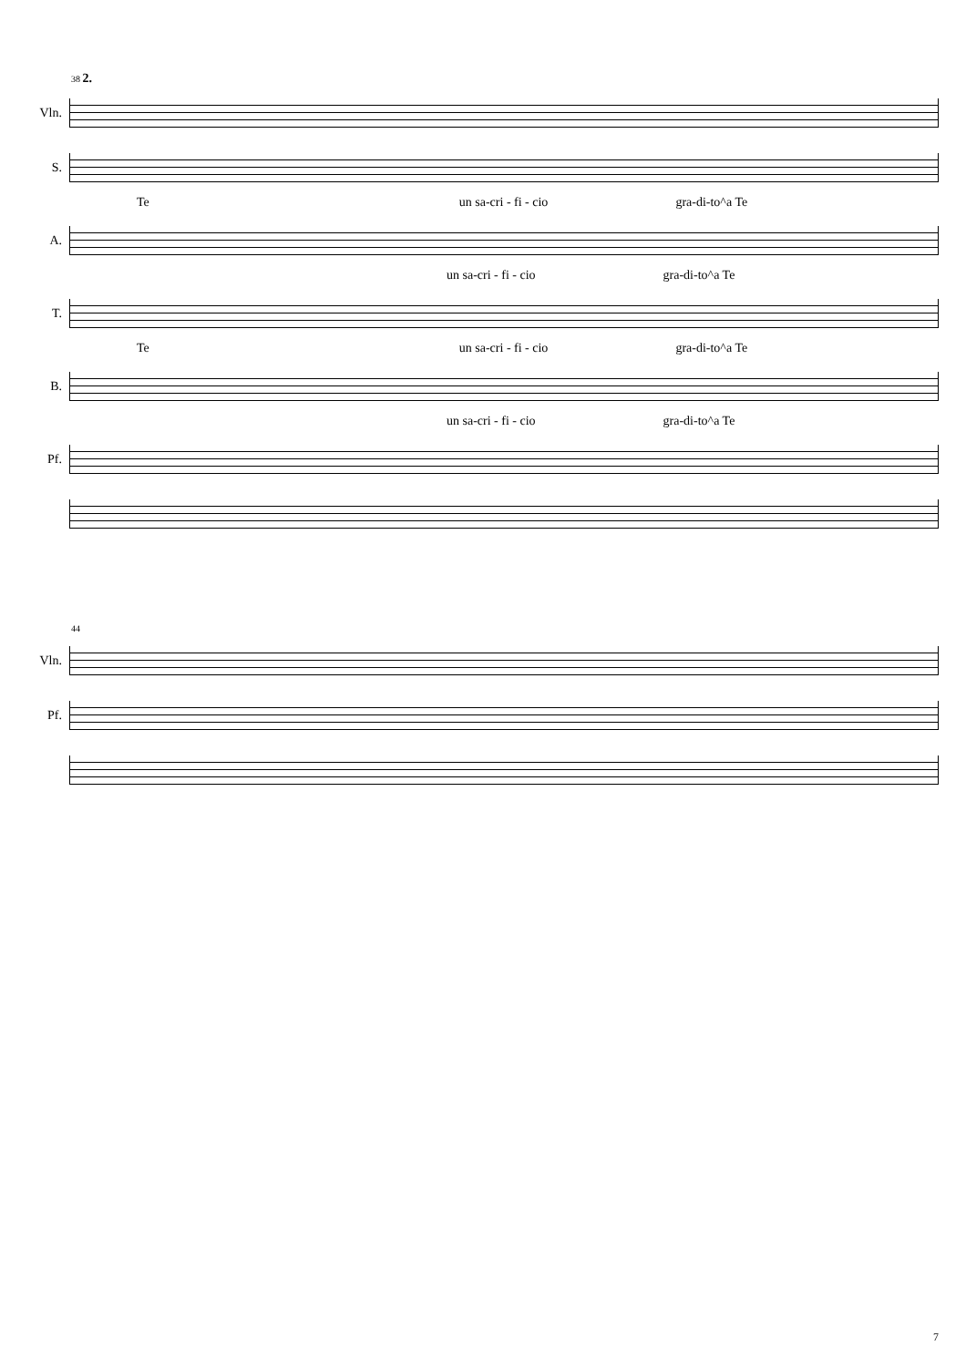38 2.
Vln.
S.
Te un sa-cri - fi - cio gra-di-to^a Te
A.
un sa-cri - fi - cio gra-di-to^a Te
T.
Te un sa-cri - fi - cio gra-di-to^a Te
B.
un sa-cri - fi - cio gra-di-to^a Te
Pf.
44
Vln.
Pf.
7